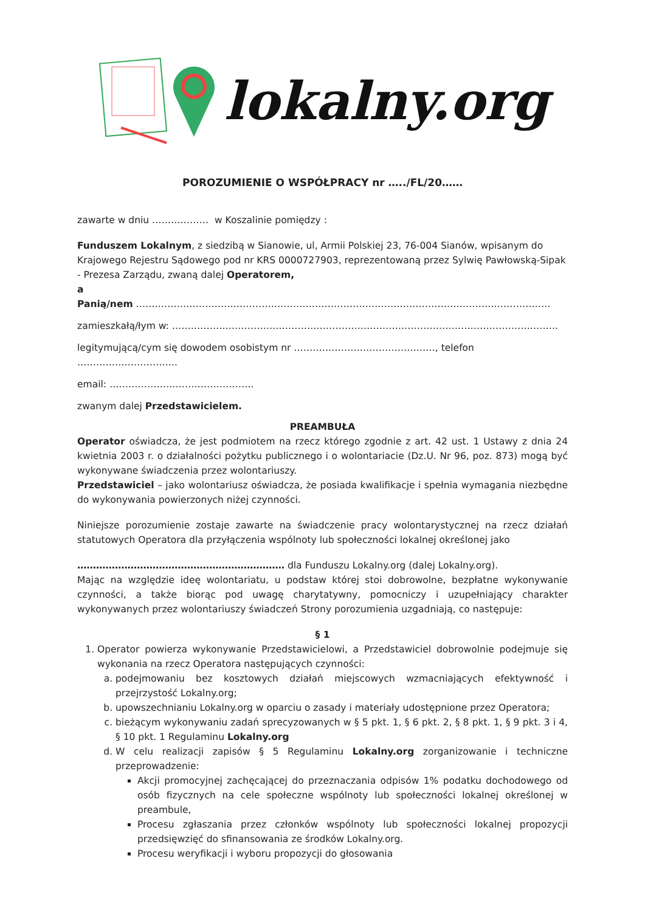lokalny.org
POROZUMIENIE O WSPÓŁPRACY nr …../FL/20……
zawarte w dniu ……………… w Koszalinie pomiędzy :
Funduszem Lokalnym, z siedzibą w Sianowie, ul, Armii Polskiej 23, 76-004 Sianów, wpisanym do Krajowego Rejestru Sądowego pod nr KRS 0000727903, reprezentowaną przez Sylwię Pawłowską-Sipak - Prezesa Zarządu, zwaną dalej Operatorem,
a
Panią/nem ……………………………………………………………………………………………………………………
zamieszkałą/łym w: ……………………………………………………………………………………………………………
legitymującą/cym się dowodem osobistym nr ………………………………………, telefon …………………………..
email: ……………………………………….
zwanym dalej Przedstawicielem.
PREAMBUŁA
Operator oświadcza, że jest podmiotem na rzecz którego zgodnie z art. 42 ust. 1 Ustawy z dnia 24 kwietnia 2003 r. o działalności pożytku publicznego i o wolontariacie (Dz.U. Nr 96, poz. 873) mogą być wykonywane świadczenia przez wolontariuszy.
Przedstawiciel – jako wolontariusz oświadcza, że posiada kwalifikacje i spełnia wymagania niezbędne do wykonywania powierzonych niżej czynności.
Niniejsze porozumienie zostaje zawarte na świadczenie pracy wolontarystycznej na rzecz działań statutowych Operatora dla przyłączenia wspólnoty lub społeczności lokalnej określonej jako
………………………………………………………… dla Funduszu Lokalny.org (dalej Lokalny.org).
Mając na względzie ideę wolontariatu, u podstaw której stoi dobrowolne, bezpłatne wykonywanie czynności, a także biorąc pod uwagę charytatywny, pomocniczy i uzupełniający charakter wykonywanych przez wolontariuszy świadczeń Strony porozumienia uzgadniają, co następuje:
§ 1
1. Operator powierza wykonywanie Przedstawicielowi, a Przedstawiciel dobrowolnie podejmuje się wykonania na rzecz Operatora następujących czynności:
a. podejmowaniu bez kosztowych działań miejscowych wzmacniających efektywność i przejrzystość Lokalny.org;
b. upowszechnianiu Lokalny.org w oparciu o zasady i materiały udostępnione przez Operatora;
c. bieżącym wykonywaniu zadań sprecyzowanych w § 5 pkt. 1, § 6 pkt. 2, § 8 pkt. 1, § 9 pkt. 3 i 4, § 10 pkt. 1 Regulaminu Lokalny.org
d. W celu realizacji zapisów § 5 Regulaminu Lokalny.org zorganizowanie i techniczne przeprowadzenie:
Akcji promocyjnej zachęcającej do przeznaczania odpisów 1% podatku dochodowego od osób fizycznych na cele społeczne wspólnoty lub społeczności lokalnej określonej w preambule,
Procesu zgłaszania przez członków wspólnoty lub społeczności lokalnej propozycji przedsięwzięć do sfinansowania ze środków Lokalny.org.
Procesu weryfikacji i wyboru propozycji do głosowania